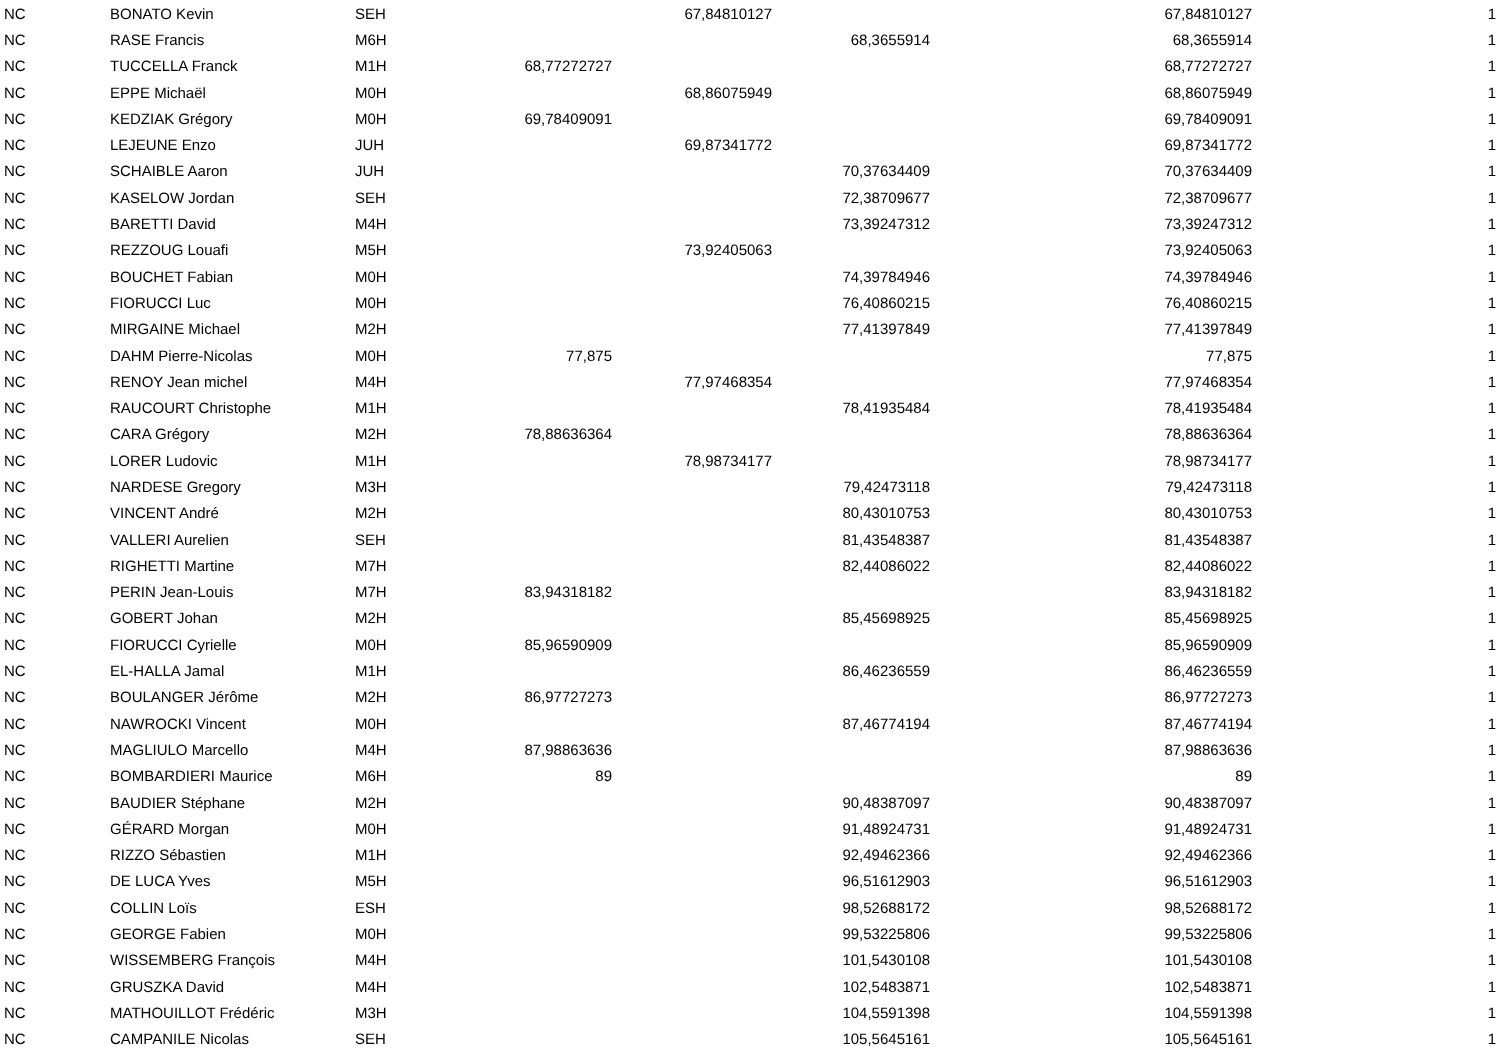| NC | BONATO Kevin | SEH | | 67,84810127 | | 67,84810127 | 1 |
| NC | RASE Francis | M6H | | | 68,3655914 | 68,3655914 | 1 |
| NC | TUCCELLA Franck | M1H | 68,77272727 | | | 68,77272727 | 1 |
| NC | EPPE Michaël | M0H | | 68,86075949 | | 68,86075949 | 1 |
| NC | KEDZIAK Grégory | M0H | 69,78409091 | | | 69,78409091 | 1 |
| NC | LEJEUNE Enzo | JUH | | 69,87341772 | | 69,87341772 | 1 |
| NC | SCHAIBLE Aaron | JUH | | | 70,37634409 | 70,37634409 | 1 |
| NC | KASELOW Jordan | SEH | | | 72,38709677 | 72,38709677 | 1 |
| NC | BARETTI David | M4H | | | 73,39247312 | 73,39247312 | 1 |
| NC | REZZOUG Louafi | M5H | | 73,92405063 | | 73,92405063 | 1 |
| NC | BOUCHET Fabian | M0H | | | 74,39784946 | 74,39784946 | 1 |
| NC | FIORUCCI Luc | M0H | | | 76,40860215 | 76,40860215 | 1 |
| NC | MIRGAINE Michael | M2H | | | 77,41397849 | 77,41397849 | 1 |
| NC | DAHM Pierre-Nicolas | M0H | 77,875 | | | 77,875 | 1 |
| NC | RENOY Jean michel | M4H | | 77,97468354 | | 77,97468354 | 1 |
| NC | RAUCOURT Christophe | M1H | | | 78,41935484 | 78,41935484 | 1 |
| NC | CARA Grégory | M2H | 78,88636364 | | | 78,88636364 | 1 |
| NC | LORER Ludovic | M1H | | 78,98734177 | | 78,98734177 | 1 |
| NC | NARDESE Gregory | M3H | | | 79,42473118 | 79,42473118 | 1 |
| NC | VINCENT André | M2H | | | 80,43010753 | 80,43010753 | 1 |
| NC | VALLERI Aurelien | SEH | | | 81,43548387 | 81,43548387 | 1 |
| NC | RIGHETTI Martine | M7H | | | 82,44086022 | 82,44086022 | 1 |
| NC | PERIN Jean-Louis | M7H | 83,94318182 | | | 83,94318182 | 1 |
| NC | GOBERT Johan | M2H | | | 85,45698925 | 85,45698925 | 1 |
| NC | FIORUCCI Cyrielle | M0H | 85,96590909 | | | 85,96590909 | 1 |
| NC | EL-HALLA Jamal | M1H | | | 86,46236559 | 86,46236559 | 1 |
| NC | BOULANGER Jérôme | M2H | 86,97727273 | | | 86,97727273 | 1 |
| NC | NAWROCKI Vincent | M0H | | | 87,46774194 | 87,46774194 | 1 |
| NC | MAGLIULO Marcello | M4H | 87,98863636 | | | 87,98863636 | 1 |
| NC | BOMBARDIERI Maurice | M6H | 89 | | | 89 | 1 |
| NC | BAUDIER Stéphane | M2H | | | 90,48387097 | 90,48387097 | 1 |
| NC | GÉRARD Morgan | M0H | | | 91,48924731 | 91,48924731 | 1 |
| NC | RIZZO Sébastien | M1H | | | 92,49462366 | 92,49462366 | 1 |
| NC | DE LUCA Yves | M5H | | | 96,51612903 | 96,51612903 | 1 |
| NC | COLLIN Loïs | ESH | | | 98,52688172 | 98,52688172 | 1 |
| NC | GEORGE Fabien | M0H | | | 99,53225806 | 99,53225806 | 1 |
| NC | WISSEMBERG François | M4H | | | 101,5430108 | 101,5430108 | 1 |
| NC | GRUSZKA David | M4H | | | 102,5483871 | 102,5483871 | 1 |
| NC | MATHOUILLOT Frédéric | M3H | | | 104,5591398 | 104,5591398 | 1 |
| NC | CAMPANILE Nicolas | SEH | | | 105,5645161 | 105,5645161 | 1 |